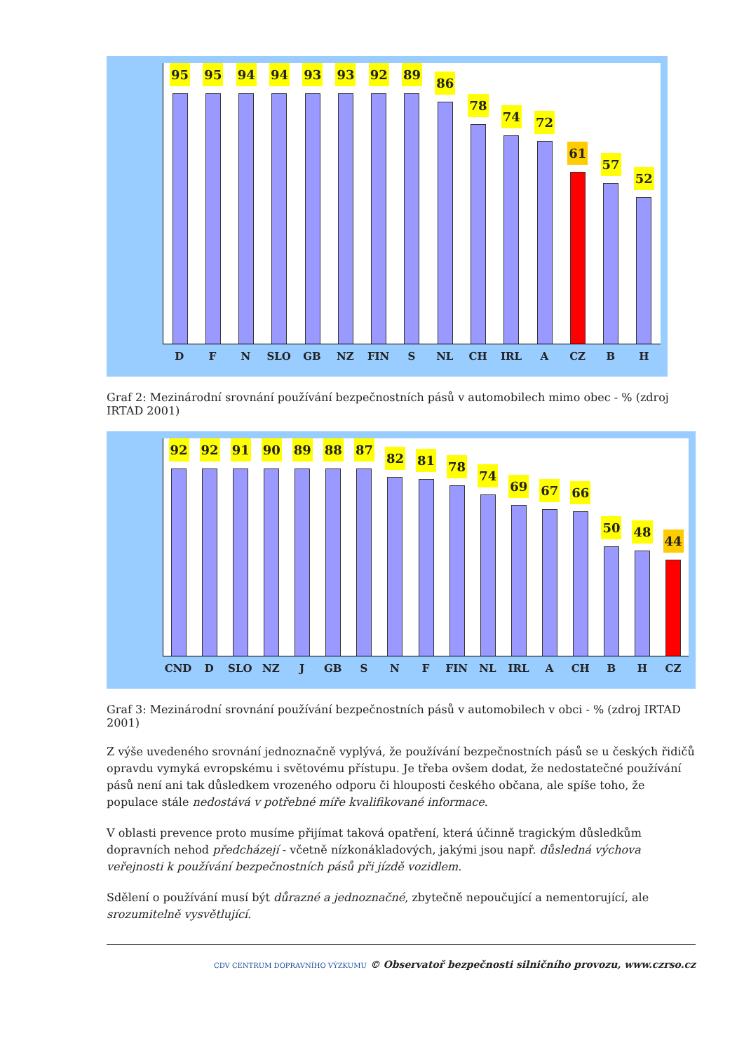95
95
94
94
93
93
92
89
86
78
74
72
61
57
52
D F N SLO GB NZ FIN S NL CH IRL A CZ B H
Graf 2: Mezinárodní srovnání používání bezpečnostních pásů v automobilech mimo obec - % (zdroj IRTAD 2001)
92
92
91
90
89
88
87
82
81
78
74
69
67
66
50
48
44
CND D SLO NZ J GB S N F FIN NL IRL A CH B H CZ
Graf 3: Mezinárodní srovnání používání bezpečnostních pásů v automobilech v obci - % (zdroj IRTAD 2001)
Z výše uvedeného srovnání jednoznačně vyplývá, že používání bezpečnostních pásů se u českých řidičů opravdu vymyká evropskému i světovému přístupu. Je třeba ovšem dodat, že nedostatečné používání pásů není ani tak důsledkem vrozeného odporu či hlouposti českého občana, ale spíše toho, že populace stále nedostává v potřebné míře kvalifikované informace.
V oblasti prevence proto musíme přijímat taková opatření, která účinně tragickým důsledkům dopravních nehod předcházejí - včetně nízkonákladových, jakými jsou např. důsledná výchova veřejnosti k používání bezpečnostních pásů při jízdě vozidlem.
Sdělení o používání musí být důrazné a jednoznačné, zbytečně nepoučující a nementorující, ale srozumitelně vysvětlující.
CDV CENTRUM DOPRAVNÍHO VÝZKUMU © Observatoř bezpečnosti silničního provozu, www.czrso.cz